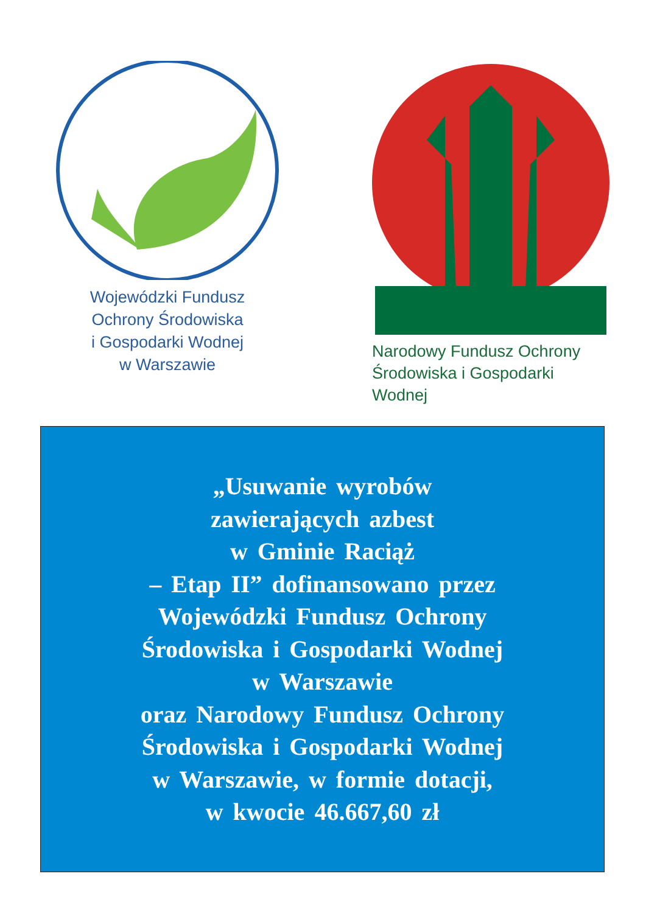Wojewódzki Fundusz
Ochrony Środowiska
i Gospodarki Wodnej
w Warszawie
Narodowy Fundusz Ochrony
Środowiska i Gospodarki Wodnej
„Usuwanie wyrobów
zawierających azbest
w Gminie Raciąż
– Etap II” dofinansowano przez
Wojewódzki Fundusz Ochrony
Środowiska i Gospodarki Wodnej
w Warszawie
oraz Narodowy Fundusz Ochrony
Środowiska i Gospodarki Wodnej
w Warszawie, w formie dotacji,
w kwocie 46.667,60 zł